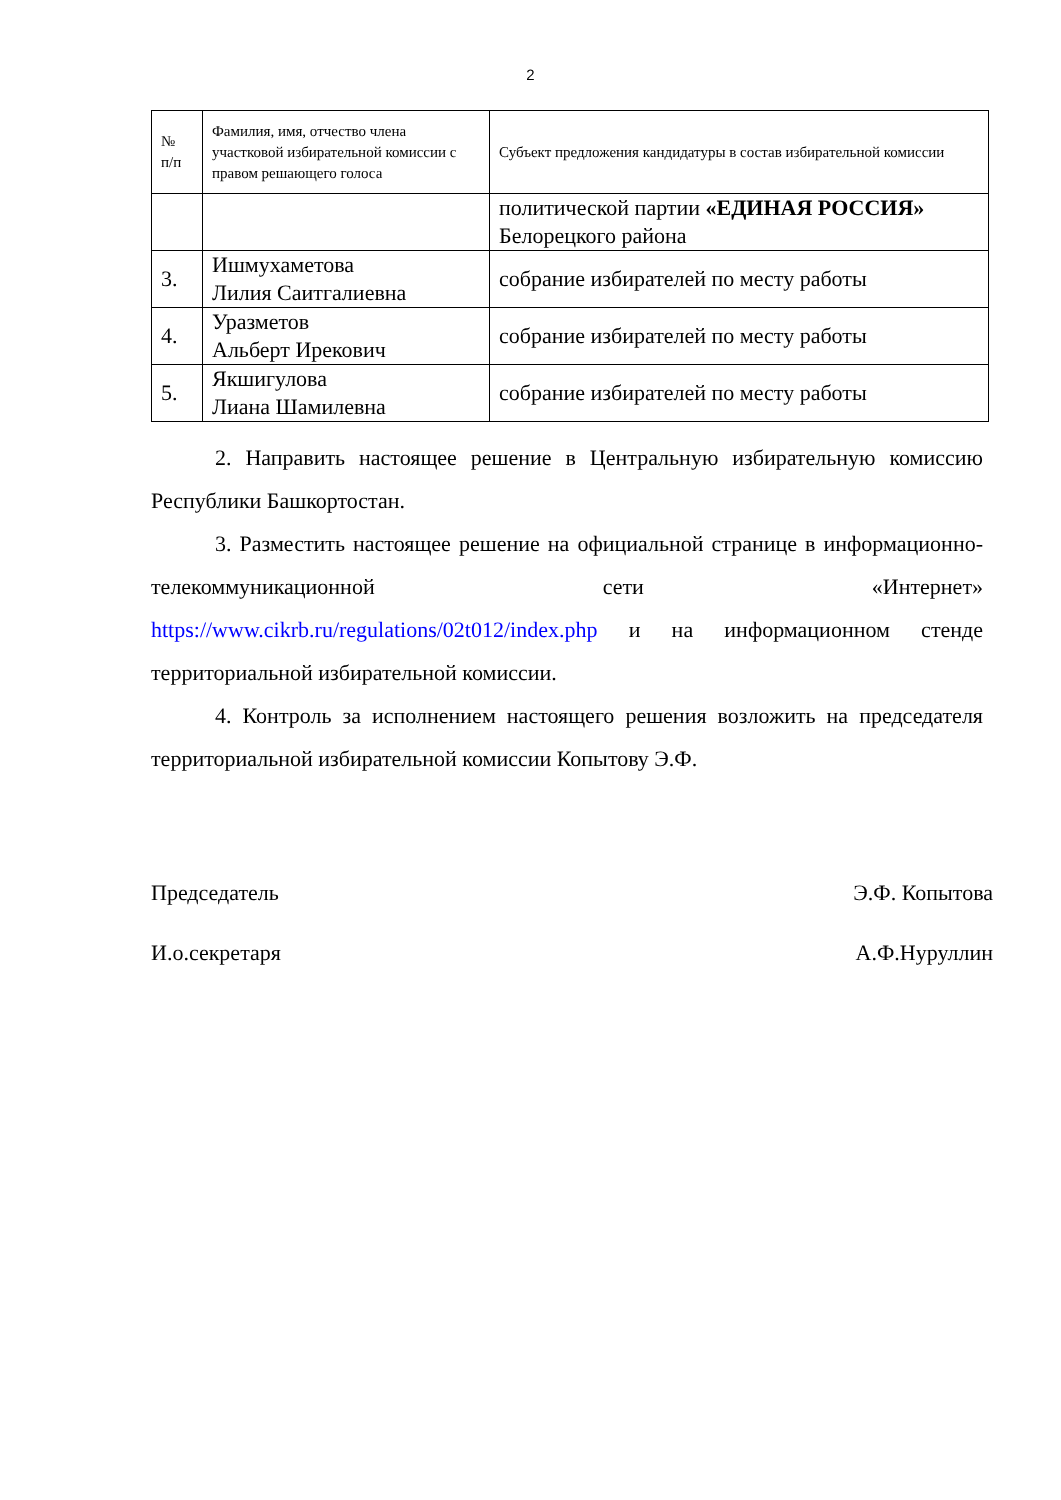2
| № п/п | Фамилия, имя, отчество члена участковой избирательной комиссии с правом решающего голоса | Субъект предложения кандидатуры в состав избирательной комиссии |
| --- | --- | --- |
| | | политической партии «ЕДИНАЯ РОССИЯ» Белорецкого района |
| 3. | Ишмухаметова Лилия Саитгалиевна | собрание избирателей по месту работы |
| 4. | Уразметов Альберт Ирекович | собрание избирателей по месту работы |
| 5. | Якшигулова Лиана Шамилевна | собрание избирателей по месту работы |
2. Направить настоящее решение в Центральную избирательную комиссию Республики Башкортостан.
3. Разместить настоящее решение на официальной странице в информационно-телекоммуникационной сети «Интернет» https://www.cikrb.ru/regulations/02t012/index.php и на информационном стенде территориальной избирательной комиссии.
4. Контроль за исполнением настоящего решения возложить на председателя территориальной избирательной комиссии Копытову Э.Ф.
Председатель Э.Ф. Копытова
И.о.секретаря А.Ф.Нуруллин